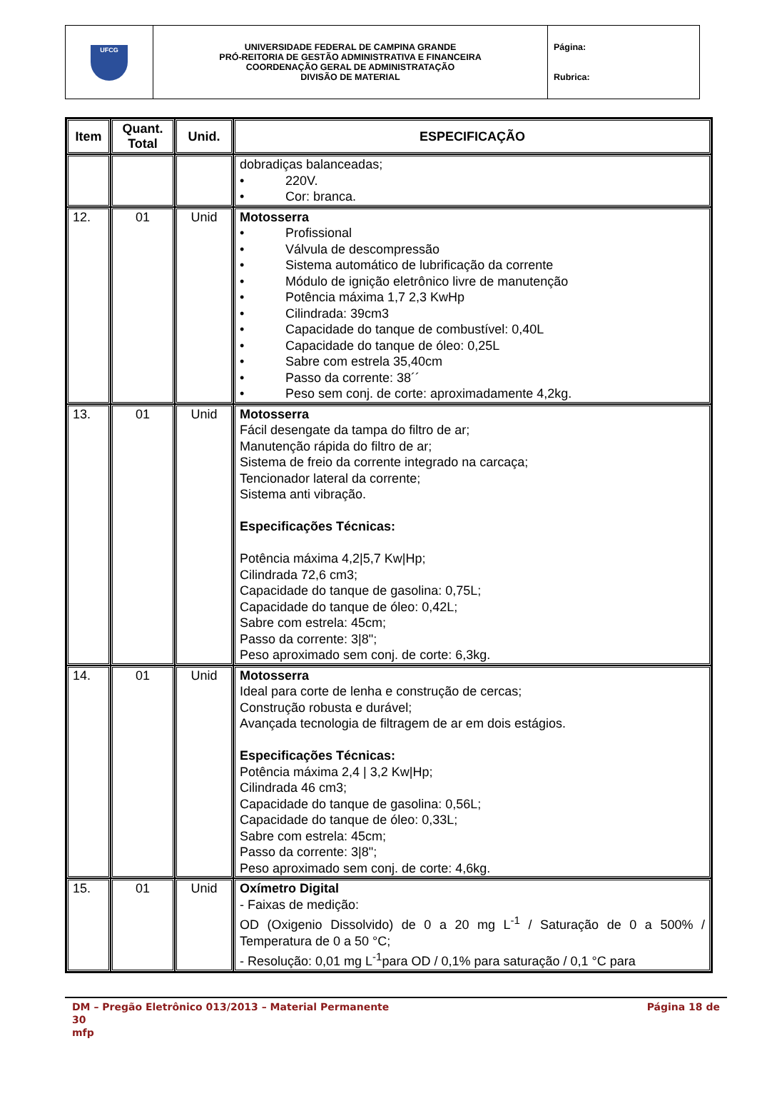| UFCG | UNIVERSIDADE FEDERAL DE CAMPINA GRANDE PRÓ-REITORIA DE GESTÃO ADMINISTRATIVA E FINANCEIRA COORDENAÇÃO GERAL DE ADMINISTRATAÇÃO DIVISÃO DE MATERIAL | Página: Rubrica: |
| Item | Quant. Total | Unid. | ESPECIFICAÇÃO |
| --- | --- | --- | --- |
| | | | dobradiças balanceadas; • 220V. • Cor: branca. |
| 12. | 01 | Unid | Motosserra • Profissional • Válvula de descompressão • Sistema automático de lubrificação da corrente • Módulo de ignição eletrônico livre de manutenção • Potência máxima 1,7 2,3 KwHp • Cilindrada: 39cm3 • Capacidade do tanque de combustível: 0,40L • Capacidade do tanque de óleo: 0,25L • Sabre com estrela 35,40cm • Passo da corrente: 38´´ • Peso sem conj. de corte: aproximadamente 4,2kg. |
| 13. | 01 | Unid | Motosserra Fácil desengate da tampa do filtro de ar; Manutenção rápida do filtro de ar; Sistema de freio da corrente integrado na carcaça; Tencionador lateral da corrente; Sistema anti vibração. Especificações Técnicas: Potência máxima 4,2/5,7 Kw/Hp; Cilindrada 72,6 cm3; Capacidade do tanque de gasolina: 0,75L; Capacidade do tanque de óleo: 0,42L; Sabre com estrela: 45cm; Passo da corrente: 3/8"; Peso aproximado sem conj. de corte: 6,3kg. |
| 14. | 01 | Unid | Motosserra Ideal para corte de lenha e construção de cercas; Construção robusta e durável; Avançada tecnologia de filtragem de ar em dois estágios. Especificações Técnicas: Potência máxima 2,4 / 3,2 Kw/Hp; Cilindrada 46 cm3; Capacidade do tanque de gasolina: 0,56L; Capacidade do tanque de óleo: 0,33L; Sabre com estrela: 45cm; Passo da corrente: 3/8"; Peso aproximado sem conj. de corte: 4,6kg. |
| 15. | 01 | Unid | Oxímetro Digital - Faixas de medição: OD (Oxigenio Dissolvido) de 0 a 20 mg L<sup>-1</sup> / Saturação de 0 a 500% / Temperatura de 0 a 50 °C; - Resolução: 0,01 mg L<sup>-1</sup>para OD / 0,1% para saturação / 0,1 °C para |
DM – Pregão Eletrônico 013/2013 – Material Permanente Página 18 de
30
mfp